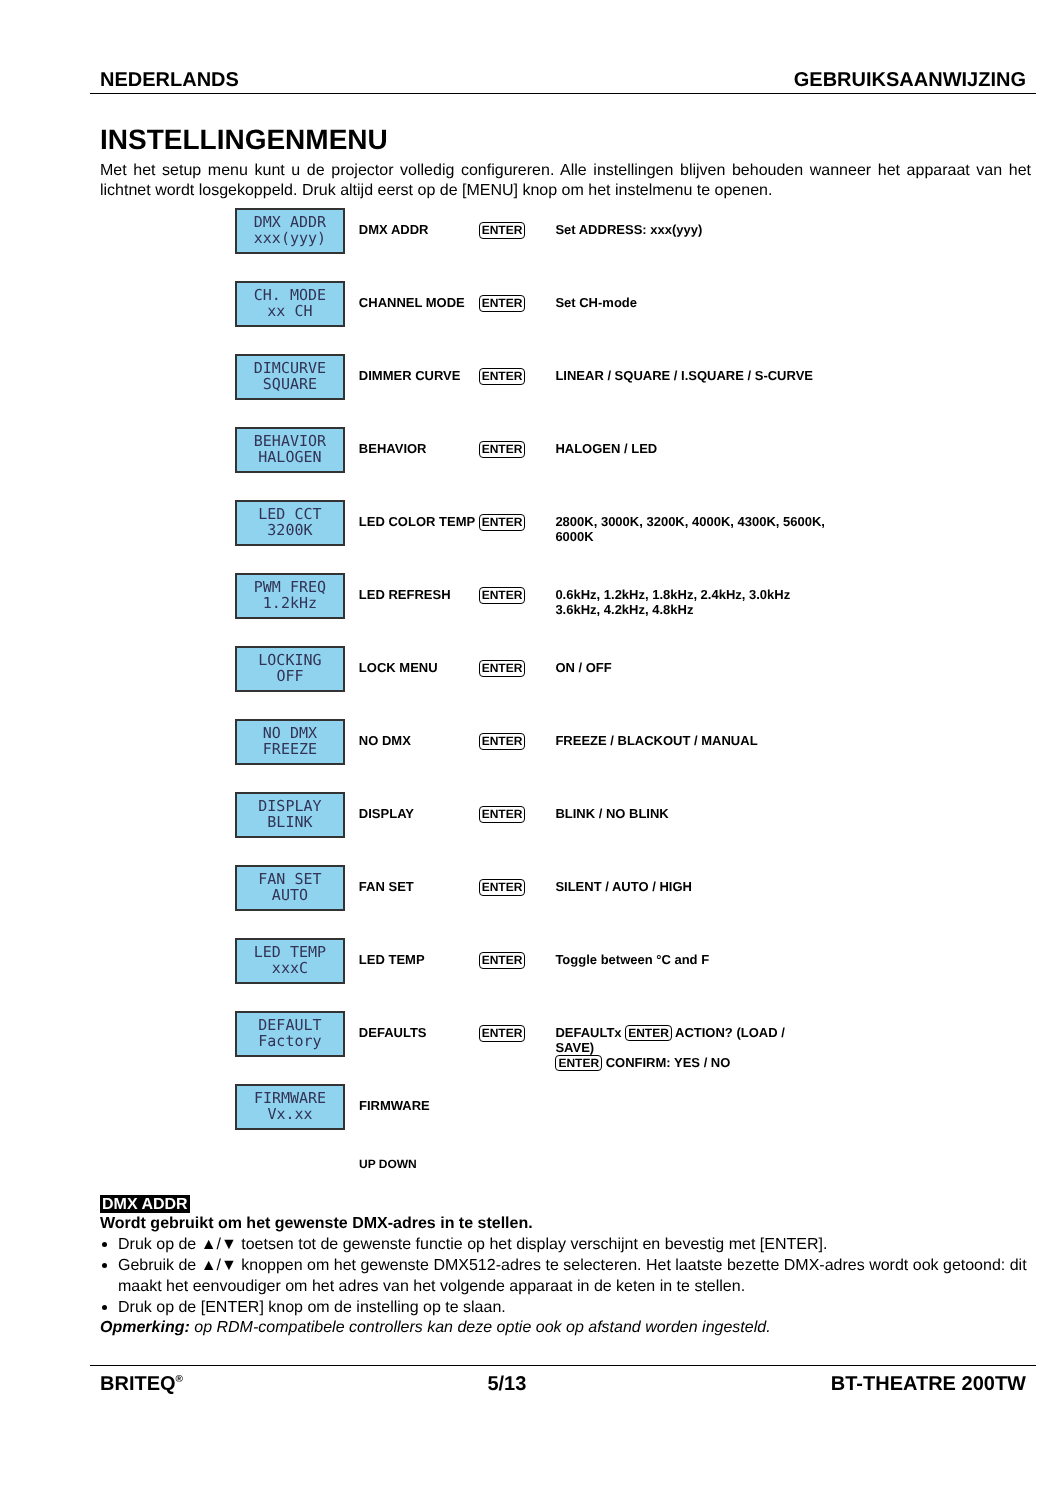NEDERLANDS GEBRUIKSAANWIJZING
INSTELLINGENMENU
Met het setup menu kunt u de projector volledig configureren. Alle instellingen blijven behouden wanneer het apparaat van het lichtnet wordt losgekoppeld. Druk altijd eerst op de [MENU] knop om het instelmenu te openen.
DMX ADDR
xxx(yyy)
DMX ADDR
ENTER
Set ADDRESS: xxx(yyy)
CH. MODE
xx CH
CHANNEL MODE
ENTER
Set CH-mode
DIMCURVE
SQUARE
DIMMER CURVE
ENTER
LINEAR / SQUARE / I.SQUARE / S-CURVE
BEHAVIOR
HALOGEN
BEHAVIOR
ENTER
HALOGEN / LED
LED CCT
3200K
LED COLOR TEMP
ENTER
2800K, 3000K, 3200K, 4000K, 4300K, 5600K, 6000K
PWM FREQ
1.2kHz
LED REFRESH
ENTER
0.6kHz, 1.2kHz, 1.8kHz, 2.4kHz, 3.0kHz 3.6kHz, 4.2kHz, 4.8kHz
LOCKING
OFF
LOCK MENU
ENTER
ON / OFF
NO DMX
FREEZE
NO DMX
ENTER
FREEZE / BLACKOUT / MANUAL
DISPLAY
BLINK
DISPLAY
ENTER
BLINK / NO BLINK
FAN SET
AUTO
FAN SET
ENTER
SILENT / AUTO / HIGH
LED TEMP
xxxC
LED TEMP
ENTER
Toggle between °C and F
DEFAULT
Factory
DEFAULTS
ENTER
DEFAULTx ENTER ACTION? (LOAD / SAVE)
ENTER CONFIRM: YES / NO
FIRMWARE
Vx.xx
FIRMWARE
UP DOWN
DMX ADDR
Wordt gebruikt om het gewenste DMX-adres in te stellen.
Druk op de ▲/▼ toetsen tot de gewenste functie op het display verschijnt en bevestig met [ENTER].
Gebruik de ▲/▼ knoppen om het gewenste DMX512-adres te selecteren. Het laatste bezette DMX-adres wordt ook getoond: dit maakt het eenvoudiger om het adres van het volgende apparaat in de keten in te stellen.
Druk op de [ENTER] knop om de instelling op te slaan.
Opmerking: op RDM-compatibele controllers kan deze optie ook op afstand worden ingesteld.
BRITEQ<sup>®</sup> 5/13 BT-THEATRE 200TW